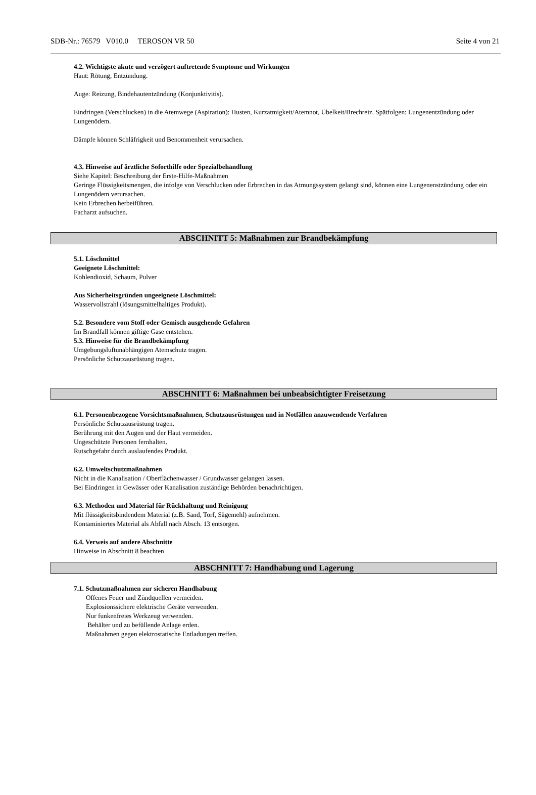SDB-Nr.: 76579 V010.0 TEROSON VR 50 Seite 4 von 21
4.2. Wichtigste akute und verzögert auftretende Symptome und Wirkungen
Haut: Rötung, Entzündung.
Auge: Reizung, Bindehautentzündung (Konjunktivitis).
Eindringen (Verschlucken) in die Atemwege (Aspiration): Husten, Kurzatmigkeit/Atemnot, Übelkeit/Brechreiz. Spätfolgen: Lungenentzündung oder Lungenödem.
Dämpfe können Schläfrigkeit und Benommenheit verursachen.
4.3. Hinweise auf ärztliche Soforthilfe oder Spezialbehandlung
Siehe Kapitel: Beschreibung der Erste-Hilfe-Maßnahmen
Geringe Flüssigkeitsmengen, die infolge von Verschlucken oder Erbrechen in das Atmungssystem gelangt sind, können eine Lungenenstzündung oder ein Lungenödem verursachen.
Kein Erbrechen herbeiführen.
Facharzt aufsuchen.
ABSCHNITT 5: Maßnahmen zur Brandbekämpfung
5.1. Löschmittel
Geeignete Löschmittel:
Kohlendioxid, Schaum, Pulver
Aus Sicherheitsgründen ungeeignete Löschmittel:
Wasservollstrahl (lösungsmittelhaltiges Produkt).
5.2. Besondere vom Stoff oder Gemisch ausgehende Gefahren
Im Brandfall können giftige Gase entstehen.
5.3. Hinweise für die Brandbekämpfung
Umgebungsluftunabhängigen Atemschutz tragen.
Persönliche Schutzausrüstung tragen.
ABSCHNITT 6: Maßnahmen bei unbeabsichtigter Freisetzung
6.1. Personenbezogene Vorsichtsmaßnahmen, Schutzausrüstungen und in Notfällen anzuwendende Verfahren
Persönliche Schutzausrüstung tragen.
Berührung mit den Augen und der Haut vermeiden.
Ungeschützte Personen fernhalten.
Rutschgefahr durch auslaufendes Produkt.
6.2. Umweltschutzmaßnahmen
Nicht in die Kanalisation / Oberflächenwasser / Grundwasser gelangen lassen.
Bei Eindringen in Gewässer oder Kanalisation zuständige Behörden benachrichtigen.
6.3. Methoden und Material für Rückhaltung und Reinigung
Mit flüssigkeitsbindendem Material (z.B. Sand, Torf, Sägemehl) aufnehmen.
Kontaminiertes Material als Abfall nach Absch. 13 entsorgen.
6.4. Verweis auf andere Abschnitte
Hinweise in Abschnitt 8 beachten
ABSCHNITT 7: Handhabung und Lagerung
7.1. Schutzmaßnahmen zur sicheren Handhabung
Offenes Feuer und Zündquellen vermeiden.
Explosionssichere elektrische Geräte verwenden.
Nur funkenfreies Werkzeug verwenden.
Behälter und zu befüllende Anlage erden.
Maßnahmen gegen elektrostatische Entladungen treffen.